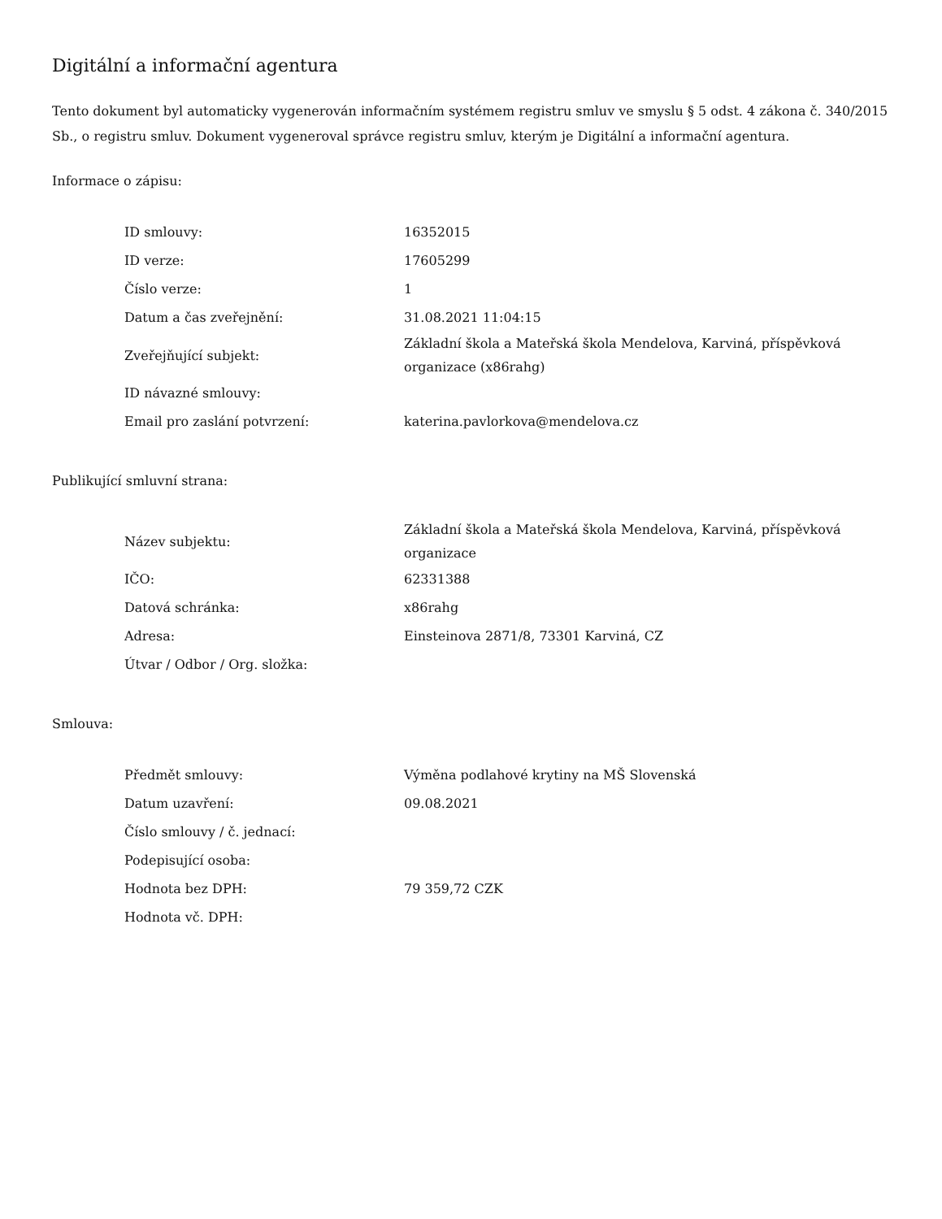Digitální a informační agentura
Tento dokument byl automaticky vygenerován informačním systémem registru smluv ve smyslu § 5 odst. 4 zákona č. 340/2015 Sb., o registru smluv. Dokument vygeneroval správce registru smluv, kterým je Digitální a informační agentura.
Informace o zápisu:
| ID smlouvy: | 16352015 |
| ID verze: | 17605299 |
| Číslo verze: | 1 |
| Datum a čas zveřejnění: | 31.08.2021 11:04:15 |
| Zveřejňující subjekt: | Základní škola a Mateřská škola Mendelova, Karviná, příspěvková organizace (x86rahg) |
| ID návazné smlouvy: | |
| Email pro zaslání potvrzení: | katerina.pavlorkova@mendelova.cz |
Publikující smluvní strana:
| Název subjektu: | Základní škola a Mateřská škola Mendelova, Karviná, příspěvková organizace |
| IČO: | 62331388 |
| Datová schránka: | x86rahg |
| Adresa: | Einsteinova 2871/8, 73301 Karviná, CZ |
| Útvar / Odbor / Org. složka: | |
Smlouva:
| Předmět smlouvy: | Výměna podlahové krytiny na MŠ Slovenská |
| Datum uzavření: | 09.08.2021 |
| Číslo smlouvy / č. jednací: | |
| Podepisující osoba: | |
| Hodnota bez DPH: | 79 359,72 CZK |
| Hodnota vč. DPH: | |